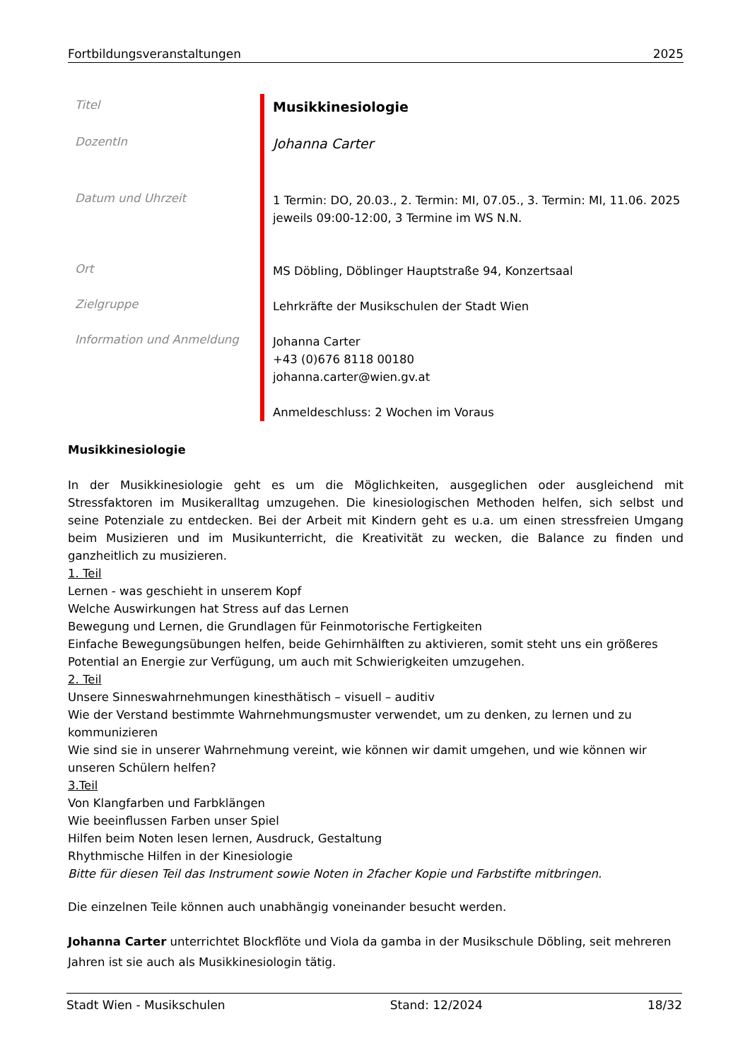Fortbildungsveranstaltungen 2025
| Titel | Musikkinesiologie |
| DozentIn | Johanna Carter |
| Datum und Uhrzeit | 1 Termin: DO, 20.03., 2. Termin: MI, 07.05., 3. Termin: MI, 11.06. 2025 jeweils 09:00-12:00, 3 Termine im WS N.N. |
| Ort | MS Döbling, Döblinger Hauptstraße 94, Konzertsaal |
| Zielgruppe | Lehrkräfte der Musikschulen der Stadt Wien |
| Information und Anmeldung | Johanna Carter +43 (0)676 8118 00180 johanna.carter@wien.gv.at Anmeldeschluss: 2 Wochen im Voraus |
Musikkinesiologie
In der Musikkinesiologie geht es um die Möglichkeiten, ausgeglichen oder ausgleichend mit Stressfaktoren im Musikeralltag umzugehen. Die kinesiologischen Methoden helfen, sich selbst und seine Potenziale zu entdecken. Bei der Arbeit mit Kindern geht es u.a. um einen stressfreien Umgang beim Musizieren und im Musikunterricht, die Kreativität zu wecken, die Balance zu finden und ganzheitlich zu musizieren.
1. Teil
Lernen - was geschieht in unserem Kopf
Welche Auswirkungen hat Stress auf das Lernen
Bewegung und Lernen, die Grundlagen für Feinmotorische Fertigkeiten
Einfache Bewegungsübungen helfen, beide Gehirnhälften zu aktivieren, somit steht uns ein größeres Potential an Energie zur Verfügung, um auch mit Schwierigkeiten umzugehen.
2. Teil
Unsere Sinneswahrnehmungen kinesthätisch – visuell – auditiv
Wie der Verstand bestimmte Wahrnehmungsmuster verwendet, um zu denken, zu lernen und zu kommunizieren
Wie sind sie in unserer Wahrnehmung vereint, wie können wir damit umgehen, und wie können wir unseren Schülern helfen?
3.Teil
Von Klangfarben und Farbklängen
Wie beeinflussen Farben unser Spiel
Hilfen beim Noten lesen lernen, Ausdruck, Gestaltung
Rhythmische Hilfen in der Kinesiologie
Bitte für diesen Teil das Instrument sowie Noten in 2facher Kopie und Farbstifte mitbringen.
Die einzelnen Teile können auch unabhängig voneinander besucht werden.
Johanna Carter unterrichtet Blockflöte und Viola da gamba in der Musikschule Döbling, seit mehreren Jahren ist sie auch als Musikkinesiologin tätig.
Stadt Wien - Musikschulen Stand: 12/2024 18/32